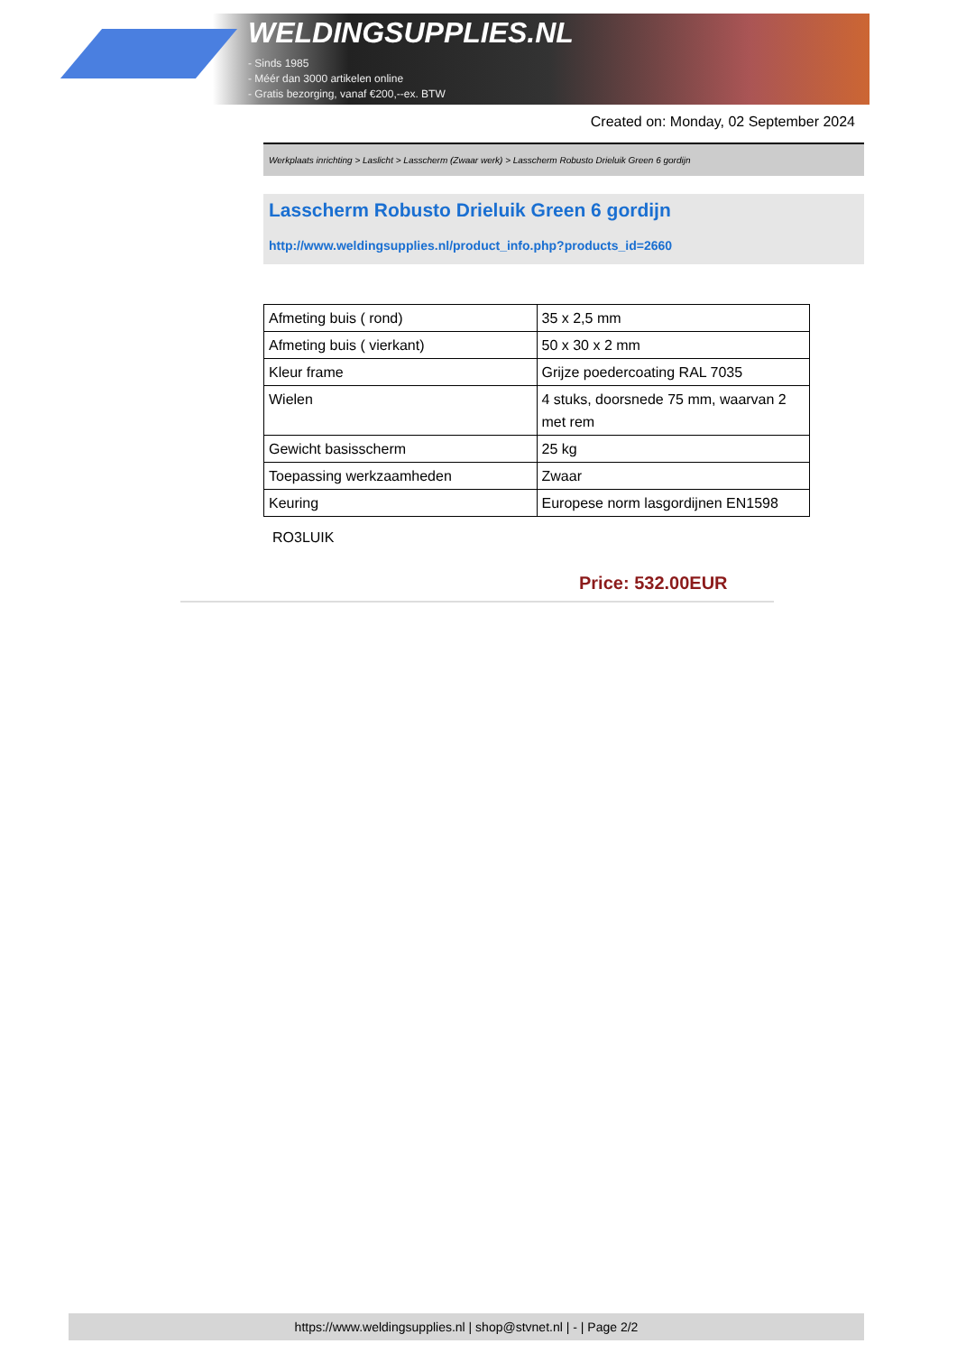WELDINGSUPPLIES.NL
- Sinds 1985
- Méér dan 3000 artikelen online
- Gratis bezorging, vanaf €200,--ex. BTW
Created on: Monday, 02 September 2024
Werkplaats inrichting > Laslicht > Lasscherm (Zwaar werk) > Lasscherm Robusto Drieluik Green 6 gordijn
Lasscherm Robusto Drieluik Green 6 gordijn
http://www.weldingsupplies.nl/product_info.php?products_id=2660
| Afmeting buis ( rond) | 35 x 2,5 mm |
| Afmeting buis ( vierkant) | 50 x 30 x 2 mm |
| Kleur frame | Grijze poedercoating RAL 7035 |
| Wielen | 4 stuks, doorsnede 75 mm, waarvan 2 met rem |
| Gewicht basisscherm | 25 kg |
| Toepassing werkzaamheden | Zwaar |
| Keuring | Europese norm lasgordijnen EN1598 |
RO3LUIK
Price: 532.00EUR
https://www.weldingsupplies.nl | shop@stvnet.nl | - | Page 2/2